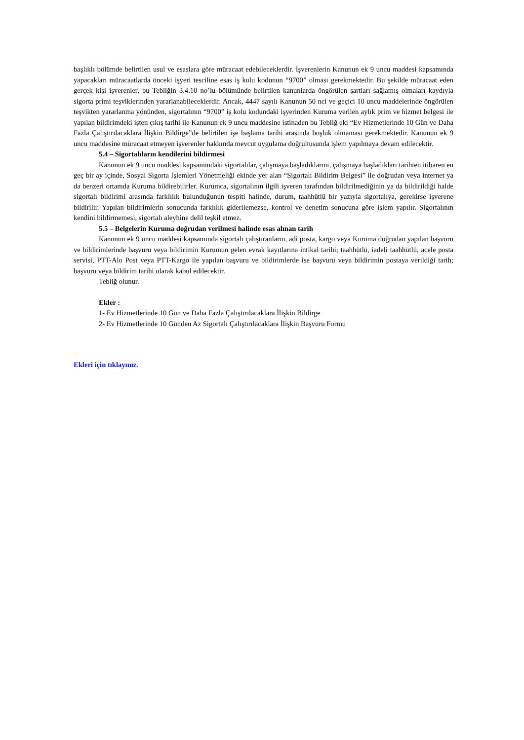başlıklı bölümde belirtilen usul ve esaslara göre müracaat edebileceklerdir. İşverenlerin Kanunun ek 9 uncu maddesi kapsamında yapacakları müracaatlarda önceki işyeri tesciline esas iş kolu kodunun “9700” olması gerekmektedir. Bu şekilde müracaat eden gerçek kişi işverenler, bu Tebliğin 3.4.10 no’lu bölümünde belirtilen kanunlarda öngörülen şartları sağlamış olmaları kaydıyla sigorta primi teşviklerinden yararlanabileceklerdir. Ancak, 4447 sayılı Kanunun 50 nci ve geçici 10 uncu maddelerinde öngörülen teşvikten yararlanma yönünden, sigortalının “9700” iş kolu kodundaki işyerinden Kuruma verilen aylık prim ve hizmet belgesi ile yapılan bildirimdeki işten çıkış tarihi ile Kanunun ek 9 uncu maddesine istinaden bu Tebliğ eki “Ev Hizmetlerinde 10 Gün ve Daha Fazla Çalıştırılacaklara İlişkin Bildirge”de belirtilen işe başlama tarihi arasında boşluk olmaması gerekmektedir. Kanunun ek 9 uncu maddesine müracaat etmeyen işverenler hakkında mevcut uygulama doğrultusunda işlem yapılmaya devam edilecektir.
5.4 – Sigortalıların kendilerini bildirmesi
Kanunun ek 9 uncu maddesi kapsamındaki sigortalılar, çalışmaya başladıklarını, çalışmaya başladıkları tarihten itibaren en geç bir ay içinde, Sosyal Sigorta İşlemleri Yönetmeliği ekinde yer alan “Sigortalı Bildirim Belgesi” ile doğrudan veya internet ya da benzeri ortamda Kuruma bildirebilirler. Kurumca, sigortalının ilgili işveren tarafından bildirilmediğinin ya da bildirildiği halde sigortalı bildirimi arasında farklılık bulunduğunun tespiti halinde, durum, taahhütlü bir yazıyla sigortalıya, gerekirse işverene bildirilir. Yapılan bildirimlerin sonucunda farklılık giderilemezse, kontrol ve denetim sonucuna göre işlem yapılır. Sigortalının kendini bildirmemesi, sigortalı aleyhine delil teşkil etmez.
5.5 – Belgelerin Kuruma doğrudan verilmesi halinde esas alınan tarih
Kanunun ek 9 uncu maddesi kapsamında sigortalı çalıştıranların, adi posta, kargo veya Kuruma doğrudan yapılan başvuru ve bildirimlerinde başvuru veya bildirimin Kurumun gelen evrak kayıtlarına intikal tarihi; taahhütlü, iadeli taahhütlü, acele posta servisi, PTT-Alo Post veya PTT-Kargo ile yapılan başvuru ve bildirimlerde ise başvuru veya bildirimin postaya verildiği tarih; başvuru veya bildirim tarihi olarak kabul edilecektir.
Tebliğ olunur.
Ekler :
1- Ev Hizmetlerinde 10 Gün ve Daha Fazla Çalıştırılacaklara İlişkin Bildirge
2- Ev Hizmetlerinde 10 Günden Az Sigortalı Çalıştırılacaklara İlişkin Başvuru Formu
Ekleri için tıklayınız.